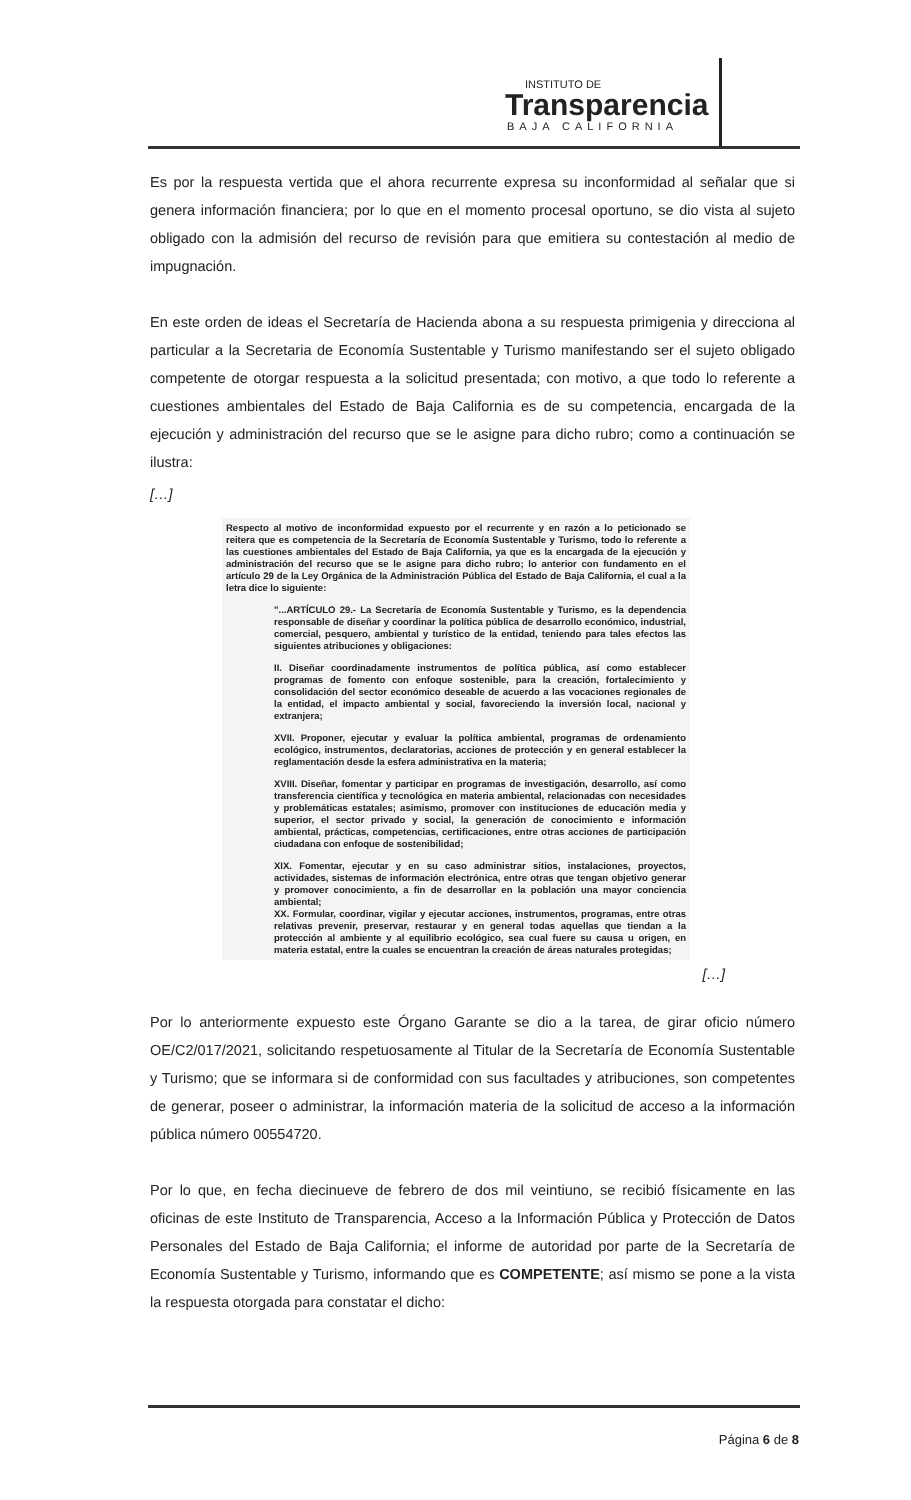INSTITUTO DE
Transparencia
BAJA CALIFORNIA
Es por la respuesta vertida que el ahora recurrente expresa su inconformidad al señalar que si genera información financiera; por lo que en el momento procesal oportuno, se dio vista al sujeto obligado con la admisión del recurso de revisión para que emitiera su contestación al medio de impugnación.
En este orden de ideas el Secretaría de Hacienda abona a su respuesta primigenia y direcciona al particular a la Secretaria de Economía Sustentable y Turismo manifestando ser el sujeto obligado competente de otorgar respuesta a la solicitud presentada; con motivo, a que todo lo referente a cuestiones ambientales del Estado de Baja California es de su competencia, encargada de la ejecución y administración del recurso que se le asigne para dicho rubro; como a continuación se ilustra:
[…]
Respecto al motivo de inconformidad expuesto por el recurrente y en razón a lo peticionado se reitera que es competencia de la Secretaría de Economía Sustentable y Turismo, todo lo referente a las cuestiones ambientales del Estado de Baja California, ya que es la encargada de la ejecución y administración del recurso que se le asigne para dicho rubro; lo anterior con fundamento en el artículo 29 de la Ley Orgánica de la Administración Pública del Estado de Baja California, el cual a la letra dice lo siguiente:
"...ARTÍCULO 29.- La Secretaría de Economía Sustentable y Turismo, es la dependencia responsable de diseñar y coordinar la política pública de desarrollo económico, industrial, comercial, pesquero, ambiental y turístico de la entidad, teniendo para tales efectos las siguientes atribuciones y obligaciones:
II. Diseñar coordinadamente instrumentos de política pública, así como establecer programas de fomento con enfoque sostenible, para la creación, fortalecimiento y consolidación del sector económico deseable de acuerdo a las vocaciones regionales de la entidad, el impacto ambiental y social, favoreciendo la inversión local, nacional y extranjera;
XVII. Proponer, ejecutar y evaluar la política ambiental, programas de ordenamiento ecológico, instrumentos, declaratorias, acciones de protección y en general establecer la reglamentación desde la esfera administrativa en la materia;
XVIII. Diseñar, fomentar y participar en programas de investigación, desarrollo, así como transferencia científica y tecnológica en materia ambiental, relacionadas con necesidades y problemáticas estatales; asimismo, promover con instituciones de educación media y superior, el sector privado y social, la generación de conocimiento e información ambiental, prácticas, competencias, certificaciones, entre otras acciones de participación ciudadana con enfoque de sostenibilidad;
XIX. Fomentar, ejecutar y en su caso administrar sitios, instalaciones, proyectos, actividades, sistemas de información electrónica, entre otras que tengan objetivo generar y promover conocimiento, a fin de desarrollar en la población una mayor conciencia ambiental;
XX. Formular, coordinar, vigilar y ejecutar acciones, instrumentos, programas, entre otras relativas prevenir, preservar, restaurar y en general todas aquellas que tiendan a la protección al ambiente y al equilibrio ecológico, sea cual fuere su causa u origen, en materia estatal, entre la cuales se encuentran la creación de áreas naturales protegidas;
[…]
Por lo anteriormente expuesto este Órgano Garante se dio a la tarea, de girar oficio número OE/C2/017/2021, solicitando respetuosamente al Titular de la Secretaría de Economía Sustentable y Turismo; que se informara si de conformidad con sus facultades y atribuciones, son competentes de generar, poseer o administrar, la información materia de la solicitud de acceso a la información pública número 00554720.
Por lo que, en fecha diecinueve de febrero de dos mil veintiuno, se recibió físicamente en las oficinas de este Instituto de Transparencia, Acceso a la Información Pública y Protección de Datos Personales del Estado de Baja California; el informe de autoridad por parte de la Secretaría de Economía Sustentable y Turismo, informando que es COMPETENTE; así mismo se pone a la vista la respuesta otorgada para constatar el dicho:
Página 6 de 8